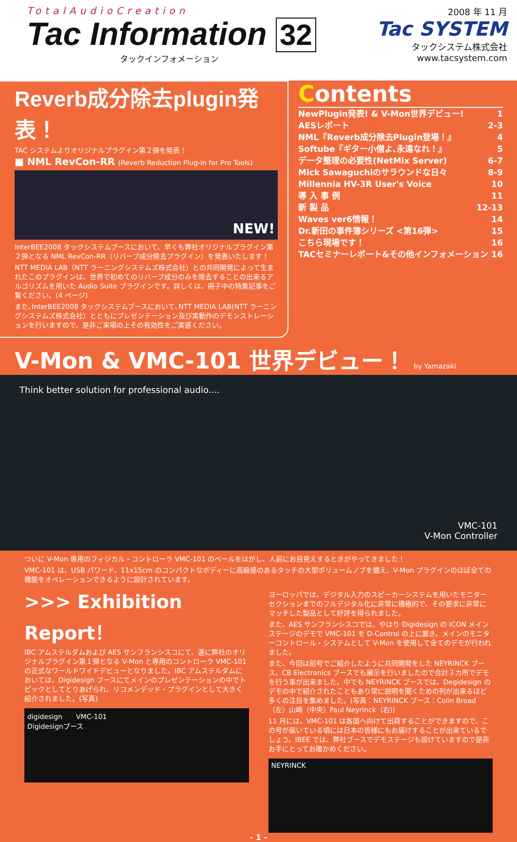TotalAudioCreation
Tac Information 32
タックインフォメーション
2008 年 11 月
Tac SYSTEM
タックシステム株式会社
www.tacsystem.com
Reverb成分除去plugin発表！
TAC システムよりオリジナルプラグイン第２弾を発表！
■ NML RevCon-RR (Reverb Reduction Plug-in for Pro Tools)
NEW!
InterBEE2008 タックシステムブースにおいて、早くも弊社オリジナルプラグイン第２弾となる NML RevCon-RR（リバーブ成分除去プラグイン）を発表いたします！
NTT MEDIA LAB（NTT ラーニングシステムズ株式会社）との共同開発によって生まれたこのプラグインは、世界で初めてのリバーブ成分のみを除去することの出来るアルゴリズムを用いた Audio Suite プラグインです。詳しくは、冊子中の特集記事をご覧ください。(4 ページ)
また､InterBEE2008 タックシステムブースにおいて､NTT MEDIA LAB(NTT ラーニングシステムズ株式会社）とともにプレゼンテーション及び実動作のデモンストレーションを行いますので、是非ご来場の上その有効性をご実感ください。
Contents
NewPlugin発表! & V-Mon世界デビュー! 1
AESレポート 2-3
NML『Reverb成分除去Plugin登場！』 4
Softube『ギター小僧よ､永遠なれ！』 5
データ整理の必要性(NetMix Server) 6-7
Mick Sawaguchiのサラウンドな日々 8-9
Millennia HV-3R User's Voice 10
導 入 事 例 11
新 製 品 12-13
Waves ver6情報！ 14
Dr.新田の事件簿シリーズ <第16弾> 15
こちら現場です！ 16
TACセミナーレポート&その他インフォメーション 16
V-Mon & VMC-101 世界デビュー！ by Yamazaki
Think better solution for professional audio....
VMC-101
V-Mon Controller
ついに V-Mon 専用のフィジカル・コントローラ VMC-101 のベールをはがし、人前にお目見えするときがやってきました！
VMC-101 は、USB パワード、11x15cm のコンパクトなボディーに高級感のあるタッチの大型ボリュームノブを備え、V-Mon プラグインのほぼ全ての機能をオペレーションできるように設計されています。
>>> Exhibition Report！
IBC アムステルダムおよび AES サンフランシスコにて、遂に弊社のオリジナルプラグイン第１弾となる V-Mon と専用のコントローラ VMC-101 の正式なワールドワイドデビューとなりました。IBC アムステルダムにおいては、Digidesign ブースにてメインのプレゼンテーションの中でトピックとしてとりあげられ、リコメンデッド・プラグインとして大きく紹介されました。(写真)
digidesign　　VMC-101
Digidesignブース
ヨーロッパでは、デジタル入力のスピーカーシステムを用いたモニターセクションまでのフルデジタル化に非常に積極的で、その要求に非常にマッチした製品として好評を得られました。
また、AES サンフランシスコでは、やはり Digidesign の ICON メインステージのデモで VMC-101 を D-Control の上に置き、メインのモニターコントロール・システムとして V-Mon を使用して全てのデモが行われました。
また、今回は前号でご紹介したように共同開発をした NEYRINCK ブース、CB Electronics ブースでも展示を行いましたので合計３カ所でデモを行う事が出来ました。中でも NEYRINCK ブースでは、Degidesign のデモの中で紹介されたこともあり常に説明を聞くための列が出来るほど多くの注目を集めました。(写真：NEYRINCK ブース：Colin Broad（左）山崎（中央）Paul Neyrinck（右))
11 月には、VMC-101 は各国へ向けて出荷することができますので、この号が届いている頃には日本の皆様にもお届けすることが出来ているでしょう。IBEE では、弊社ブースでデモステージも設けていますので是非お手にとってお確かめください。
NEYRINCK
- 1 -